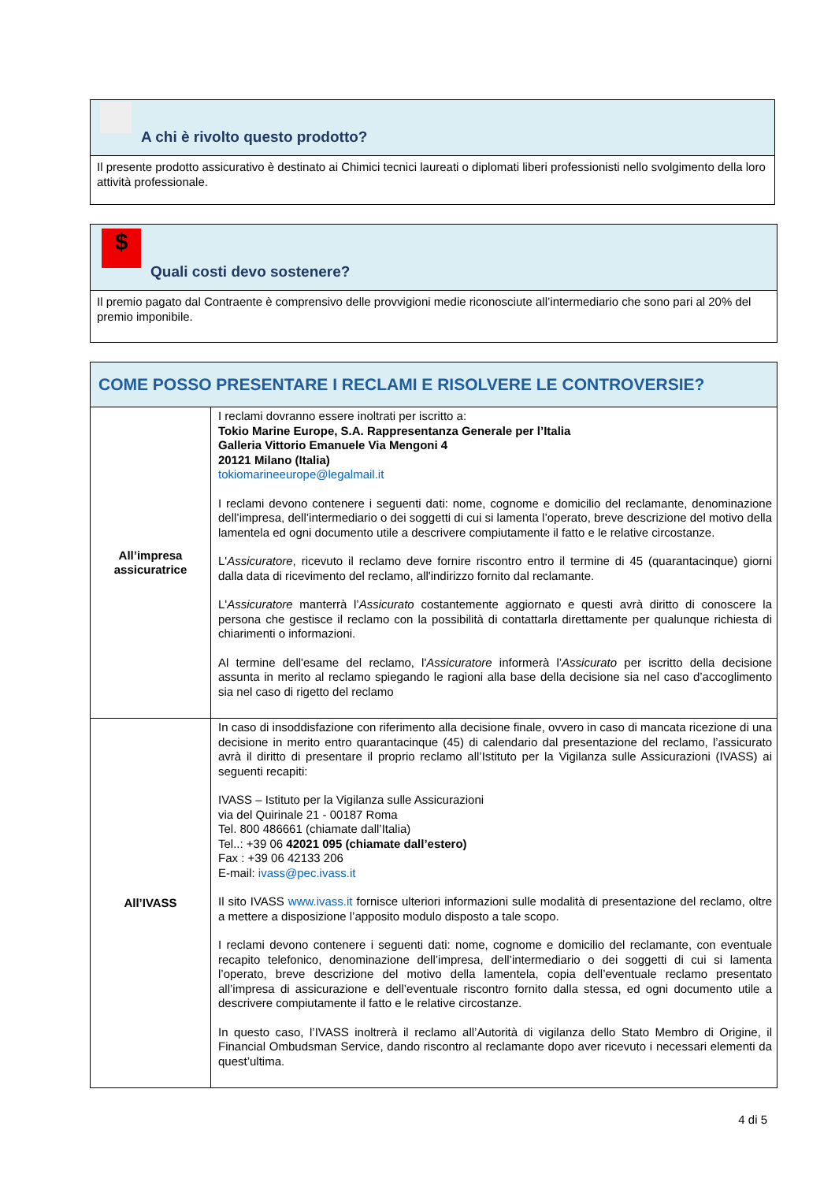A chi è rivolto questo prodotto?
Il presente prodotto assicurativo è destinato ai Chimici tecnici laureati o diplomati liberi professionisti nello svolgimento della loro attività professionale.
$
Quali costi devo sostenere?
Il premio pagato dal Contraente è comprensivo delle provvigioni medie riconosciute all’intermediario che sono pari al 20% del premio imponibile.
COME POSSO PRESENTARE I RECLAMI E RISOLVERE LE CONTROVERSIE?
| All’impresa assicuratrice | I reclami dovranno essere inoltrati per iscritto a: Tokio Marine Europe, S.A. Rappresentanza Generale per l’Italia Galleria Vittorio Emanuele Via Mengoni 4 20121 Milano (Italia) tokiomarineeurope@legalmail.it I reclami devono contenere i seguenti dati: nome, cognome e domicilio del reclamante, denominazione dell’impresa, dell’intermediario o dei soggetti di cui si lamenta l’operato, breve descrizione del motivo della lamentela ed ogni documento utile a descrivere compiutamente il fatto e le relative circostanze. L' Assicuratore , ricevuto il reclamo deve fornire riscontro entro il termine di 45 (quarantacinque) giorni dalla data di ricevimento del reclamo, all'indirizzo fornito dal reclamante. L' Assicuratore manterrà l’ Assicurato costantemente aggiornato e questi avrà diritto di conoscere la persona che gestisce il reclamo con la possibilità di contattarla direttamente per qualunque richiesta di chiarimenti o informazioni. Al termine dell'esame del reclamo, l' Assicuratore informerà l’ Assicurato per iscritto della decisione assunta in merito al reclamo spiegando le ragioni alla base della decisione sia nel caso d’accoglimento sia nel caso di rigetto del reclamo |
| All’IVASS | In caso di insoddisfazione con riferimento alla decisione finale, ovvero in caso di mancata ricezione di una decisione in merito entro quarantacinque (45) di calendario dal presentazione del reclamo, l’assicurato avrà il diritto di presentare il proprio reclamo all’Istituto per la Vigilanza sulle Assicurazioni (IVASS) ai seguenti recapiti: IVASS – Istituto per la Vigilanza sulle Assicurazioni via del Quirinale 21 - 00187 Roma Tel. 800 486661 (chiamate dall’Italia) Tel..: +39 06 42021 095 (chiamate dall’estero) Fax : +39 06 42133 206 E-mail: ivass@pec.ivass.it Il sito IVASS www.ivass.it fornisce ulteriori informazioni sulle modalità di presentazione del reclamo, oltre a mettere a disposizione l’apposito modulo disposto a tale scopo. I reclami devono contenere i seguenti dati: nome, cognome e domicilio del reclamante, con eventuale recapito telefonico, denominazione dell’impresa, dell’intermediario o dei soggetti di cui si lamenta l’operato, breve descrizione del motivo della lamentela, copia dell’eventuale reclamo presentato all’impresa di assicurazione e dell’eventuale riscontro fornito dalla stessa, ed ogni documento utile a descrivere compiutamente il fatto e le relative circostanze. In questo caso, l’IVASS inoltrerà il reclamo all’Autorità di vigilanza dello Stato Membro di Origine, il Financial Ombudsman Service, dando riscontro al reclamante dopo aver ricevuto i necessari elementi da quest’ultima. |
4 di 5